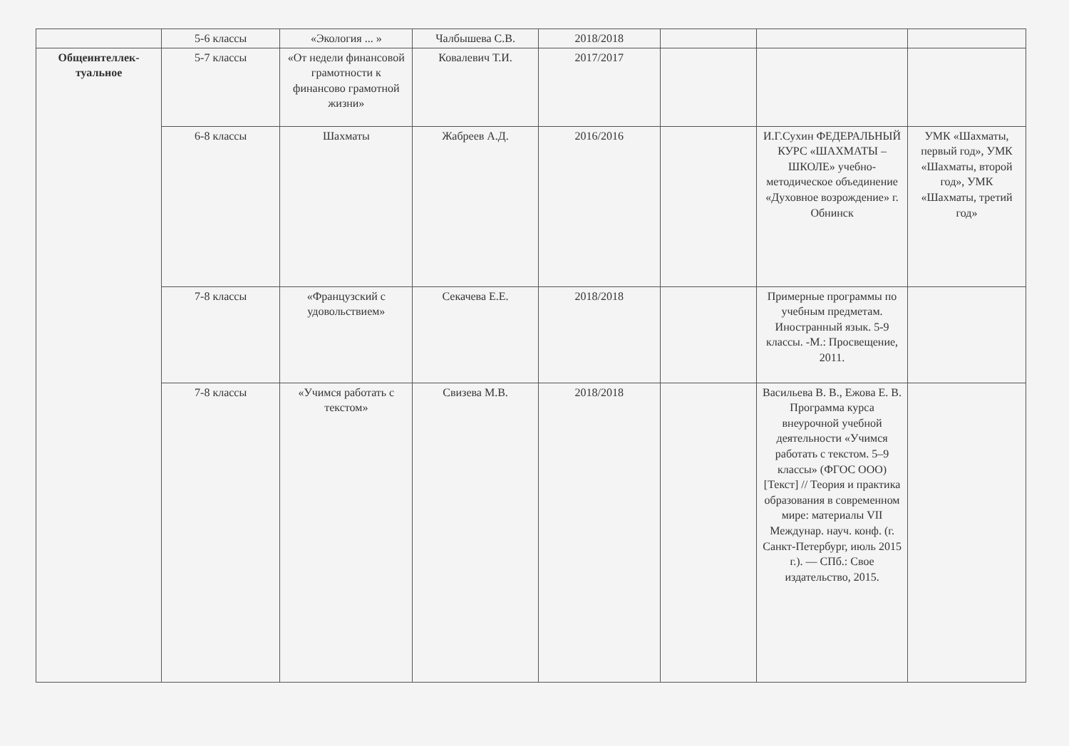| | 5-6 классы | «Экология ... » | Чалбышева С.В. | 2018/2018 | | | |
| Общеинтеллек-туальное | 5-7 классы | «От недели финансовой грамотности к финансово грамотной жизни» | Ковалевич Т.И. | 2017/2017 | | | |
| | 6-8 классы | Шахматы | Жабреев А.Д. | 2016/2016 | | И.Г.Сухин ФЕДЕРАЛЬНЫЙ КУРС «ШАХМАТЫ – ШКОЛЕ» учебно-методическое объединение «Духовное возрождение» г. Обнинск | УМК «Шахматы, первый год», УМК «Шахматы, второй год», УМК «Шахматы, третий год» |
| | 7-8 классы | «Французский с удовольствием» | Секачева Е.Е. | 2018/2018 | | Примерные программы по учебным предметам. Иностранный язык. 5-9 классы. -М.: Просвещение, 2011. | |
| | 7-8 классы | «Учимся работать с текстом» | Свизева М.В. | 2018/2018 | | Васильева В. В., Ежова Е. В. Программа курса внеурочной учебной деятельности «Учимся работать с текстом. 5–9 классы» (ФГОС ООО) [Текст] // Теория и практика образования в современном мире: материалы VII Междунар. науч. конф. (г. Санкт-Петербург, июль 2015 г.). — СПб.: Свое издательство, 2015. | |